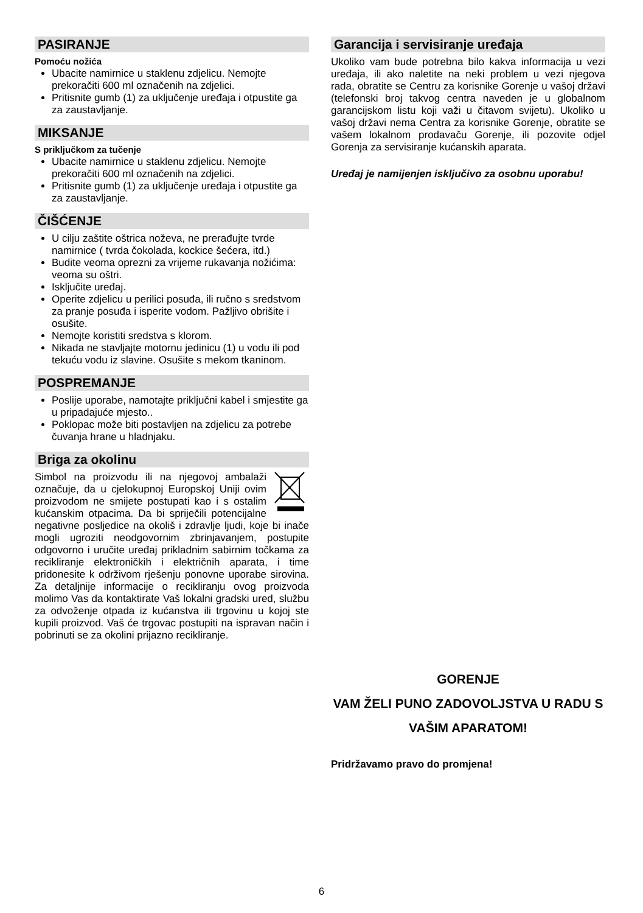PASIRANJE
Pomoću nožića
Ubacite namirnice u staklenu zdjelicu. Nemojte prekoračiti 600 ml označenih na zdjelici.
Pritisnite gumb (1) za uključenje uređaja i otpustite ga za zaustavljanje.
MIKSANJE
S priključkom za tučenje
Ubacite namirnice u staklenu zdjelicu. Nemojte prekoračiti 600 ml označenih na zdjelici.
Pritisnite gumb (1) za uključenje uređaja i otpustite ga za zaustavljanje.
ČIŠĆENJE
U cilju zaštite oštrica noževa, ne prerađujte tvrde namirnice ( tvrda čokolada, kockice šećera, itd.)
Budite veoma oprezni za vrijeme rukavanja nožićima: veoma su oštri.
Isključite uređaj.
Operite zdjelicu u perilici posuđa, ili ručno s sredstvom za pranje posuđa i isperite vodom. Pažljivo obrišite i osušite.
Nemojte koristiti sredstva s klorom.
Nikada ne stavljajte motornu jedinicu (1) u vodu ili pod tekuću vodu iz slavine. Osušite s mekom tkaninom.
POSPREMANJE
Poslije uporabe, namotajte priključni kabel i smjestite ga u pripadajuće mjesto..
Poklopac može biti postavljen na zdjelicu za potrebe čuvanja hrane u hladnjaku.
Briga za okolinu
Simbol na proizvodu ili na njegovoj ambalaži označuje, da u cjelokupnoj Europskoj Uniji ovim proizvodom ne smijete postupati kao i s ostalim kućanskim otpacima. Da bi spriječili potencijalne negativne posljedice na okoliš i zdravlje ljudi, koje bi inače mogli ugroziti neodgovornim zbrinjavanjem, postupite odgovorno i uručite uređaj prikladnim sabirnim točkama za recikliranje elektroničkih i električnih aparata, i time pridonesite k održivom rješenju ponovne uporabe sirovina. Za detaljnije informacije o recikliranju ovog proizvoda molimo Vas da kontaktirate Vaš lokalni gradski ured, službu za odvoženje otpada iz kućanstva ili trgovinu u kojoj ste kupili proizvod. Vaš će trgovac postupiti na ispravan način i pobrinuti se za okolini prijazno recikliranje.
Garancija i servisiranje uređaja
Ukoliko vam bude potrebna bilo kakva informacija u vezi uređaja, ili ako naletite na neki problem u vezi njegova rada, obratite se Centru za korisnike Gorenje u vašoj državi (telefonski broj takvog centra naveden je u globalnom garancijskom listu koji važi u čitavom svijetu). Ukoliko u vašoj državi nema Centra za korisnike Gorenje, obratite se vašem lokalnom prodavaču Gorenje, ili pozovite odjel Gorenja za servisiranje kućanskih aparata.
Uređaj je namijenjen isključivo za osobnu uporabu!
GORENJE
VAM ŽELI PUNO ZADOVOLJSTVA U RADU S VAŠIM APARATOM!
Pridržavamo pravo do promjena!
6